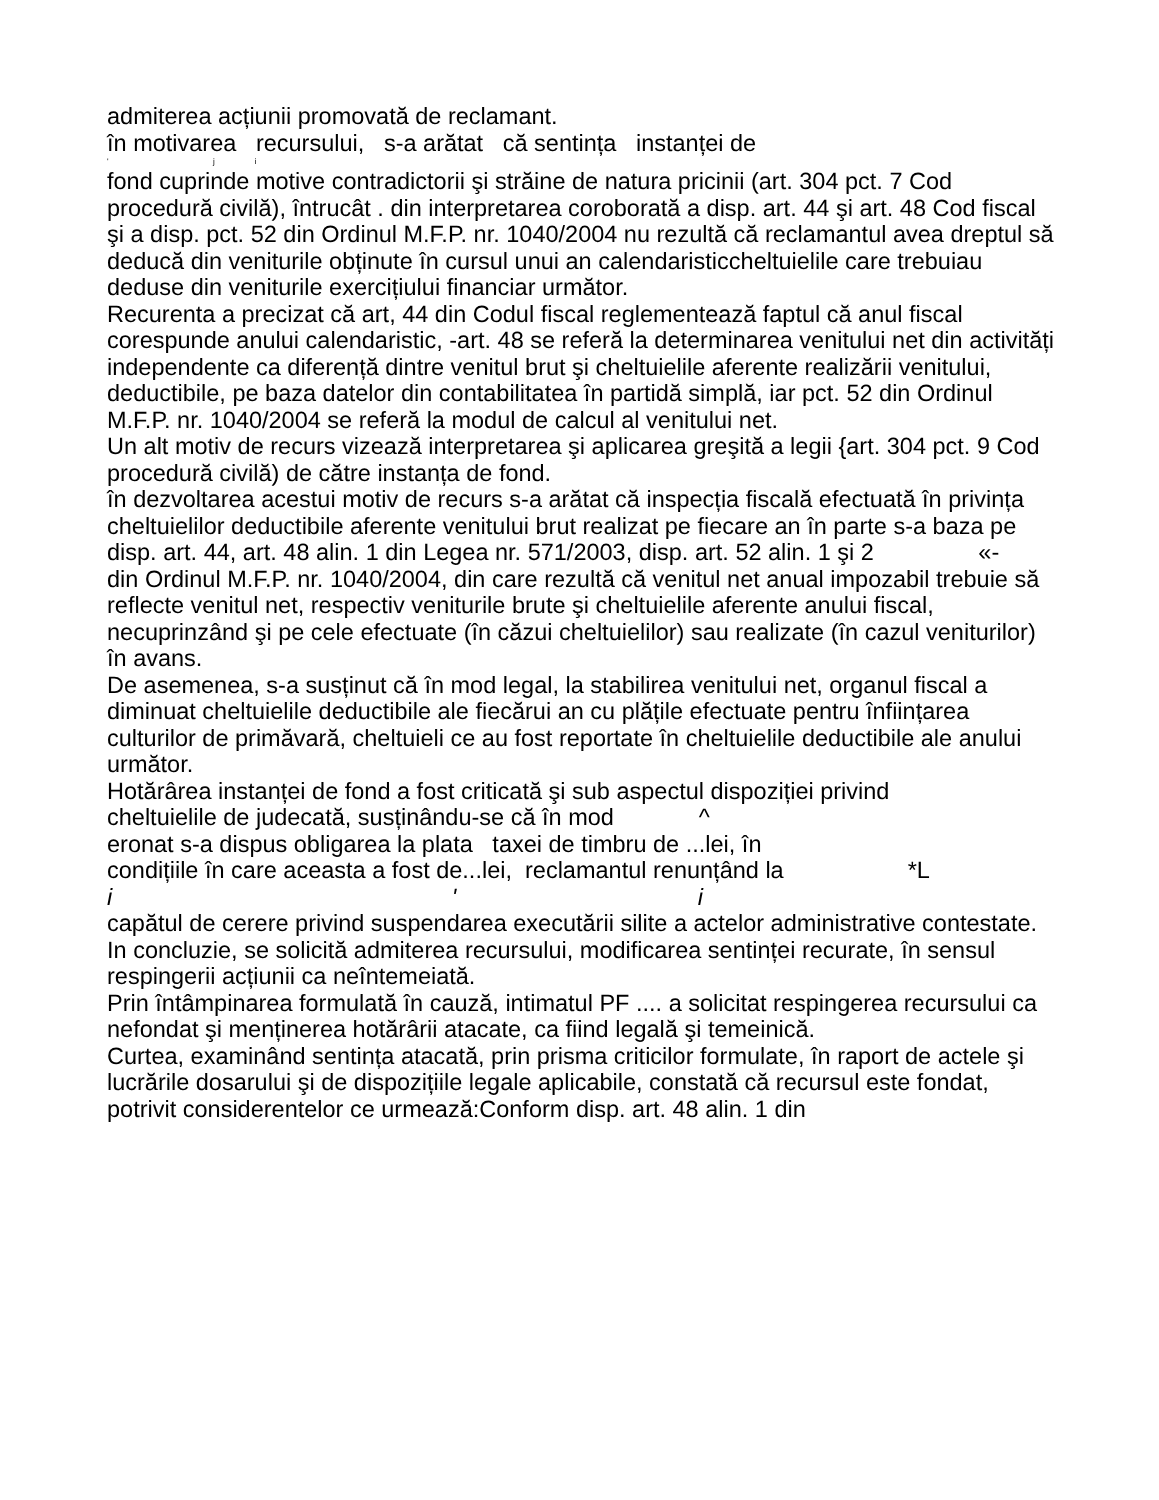admiterea acțiunii promovată de reclamant.
în motivarea recursului, s-a arătat că sentința instanței de
' j i
fond cuprinde motive contradictorii şi străine de natura pricinii (art. 304 pct. 7 Cod procedură civilă), întrucât . din interpretarea coroborată a disp. art. 44 şi art. 48 Cod fiscal şi a disp. pct. 52 din Ordinul M.F.P. nr. 1040/2004 nu rezultă că reclamantul avea dreptul să deducă din veniturile obținute în cursul unui an calendaristiccheltuielile care trebuiau deduse din veniturile exercițiului financiar următor.
Recurenta a precizat că art, 44 din Codul fiscal reglementează faptul că anul fiscal corespunde anului calendaristic, -art. 48 se referă la determinarea venitului net din activități independente ca diferență dintre venitul brut şi cheltuielile aferente realizării venitului, deductibile, pe baza datelor din contabilitatea în partidă simplă, iar pct. 52 din Ordinul M.F.P. nr. 1040/2004 se referă la modul de calcul al venitului net.
Un alt motiv de recurs vizează interpretarea şi aplicarea greşită a legii {art. 304 pct. 9 Cod procedură civilă) de către instanța de fond.
în dezvoltarea acestui motiv de recurs s-a arătat că inspecția fiscală efectuată în privința cheltuielilor deductibile aferente venitului brut realizat pe fiecare an în parte s-a baza pe disp. art. 44, art. 48 alin. 1 din Legea nr. 571/2003, disp. art. 52 alin. 1 şi 2 «-
din Ordinul M.F.P. nr. 1040/2004, din care rezultă că venitul net anual impozabil trebuie să reflecte venitul net, respectiv veniturile brute şi cheltuielile aferente anului fiscal, necuprinzând şi pe cele efectuate (în căzui cheltuielilor) sau realizate (în cazul veniturilor) în avans.
De asemenea, s-a susținut că în mod legal, la stabilirea venitului net, organul fiscal a diminuat cheltuielile deductibile ale fiecărui an cu plățile efectuate pentru înființarea culturilor de primăvară, cheltuieli ce au fost reportate în cheltuielile deductibile ale anului următor.
Hotărârea instanței de fond a fost criticată şi sub aspectul dispoziției privind
cheltuielile de judecată, susținându-se că în mod ^
eronat s-a dispus obligarea la plata taxei de timbru de ...lei, în
condițiile în care aceasta a fost de...lei, reclamantul renunțând la *L
i ' i
capătul de cerere privind suspendarea executării silite a actelor administrative contestate.
In concluzie, se solicită admiterea recursului, modificarea sentinței recurate, în sensul respingerii acțiunii ca neîntemeiată.
Prin întâmpinarea formulată în cauză, intimatul PF .... a solicitat respingerea recursului ca nefondat şi menținerea hotărârii atacate, ca fiind legală şi temeinică.
Curtea, examinând sentința atacată, prin prisma criticilor formulate, în raport de actele şi lucrările dosarului şi de dispozițiile legale aplicabile, constată că recursul este fondat, potrivit considerentelor ce urmează:Conform disp. art. 48 alin. 1 din